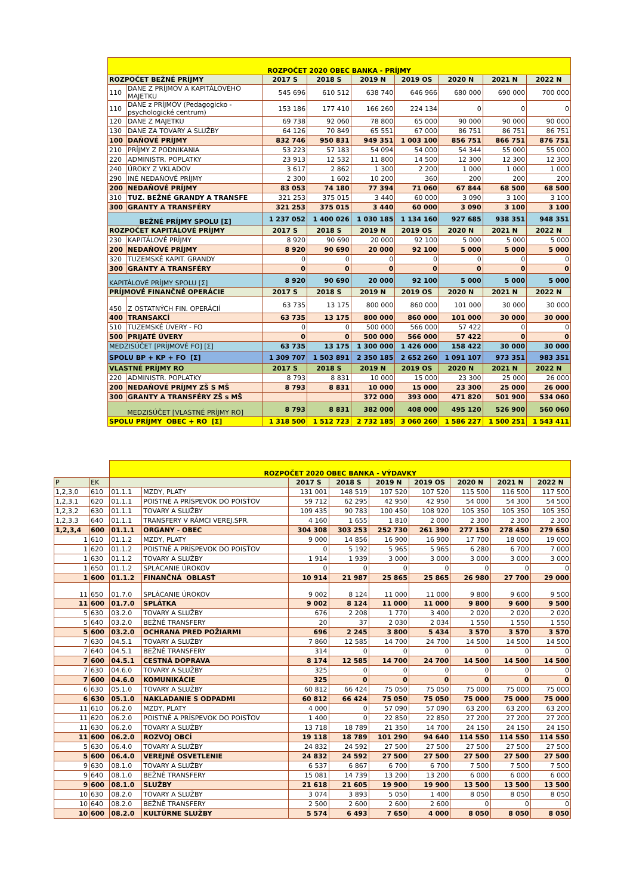| ROZPOČET 2020 OBEC BANKA - PRÍJMY | | | | | | | | |
| ROZPOČET BEŽNÉ PRÍJMY | | 2017 S | 2018 S | 2019 N | 2019 OS | 2020 N | 2021 N | 2022 N |
| 110 | DANE Z PRÍJMOV A KAPITÁLOVÉHO MAJETKU | 545 696 | 610 512 | 638 740 | 646 966 | 680 000 | 690 000 | 700 000 |
| 110 | DANE z PRÍJMOV (Pedagogicko - psychologické centrum) | 153 186 | 177 410 | 166 260 | 224 134 | 0 | 0 | 0 |
| 120 | DANE Z MAJETKU | 69 738 | 92 060 | 78 800 | 65 000 | 90 000 | 90 000 | 90 000 |
| 130 | DANE ZA TOVARY A SLUŽBY | 64 126 | 70 849 | 65 551 | 67 000 | 86 751 | 86 751 | 86 751 |
| 100 | DAŇOVÉ PRÍJMY | 832 746 | 950 831 | 949 351 | 1 003 100 | 856 751 | 866 751 | 876 751 |
| 210 | PRÍJMY Z PODNIKANIA | 53 223 | 57 183 | 54 094 | 54 000 | 54 344 | 55 000 | 55 000 |
| 220 | ADMINISTR. POPLATKY | 23 913 | 12 532 | 11 800 | 14 500 | 12 300 | 12 300 | 12 300 |
| 240 | ÚROKY Z VKLADOV | 3 617 | 2 862 | 1 300 | 2 200 | 1 000 | 1 000 | 1 000 |
| 290 | INÉ NEDAŇOVÉ PRÍJMY | 2 300 | 1 602 | 10 200 | 360 | 200 | 200 | 200 |
| 200 | NEDAŇOVÉ PRÍJMY | 83 053 | 74 180 | 77 394 | 71 060 | 67 844 | 68 500 | 68 500 |
| 310 | TUZ. BEŽNÉ GRANDY A TRANSFE | 321 253 | 375 015 | 3 440 | 60 000 | 3 090 | 3 100 | 3 100 |
| 300 | GRANTY A TRANSFÉRY | 321 253 | 375 015 | 3 440 | 60 000 | 3 090 | 3 100 | 3 100 |
| BEŽNÉ PRÍJMY SPOLU [Σ] | | 1 237 052 | 1 400 026 | 1 030 185 | 1 134 160 | 927 685 | 938 351 | 948 351 |
| ROZPOČET KAPITÁLOVÉ PRÍJMY | | 2017 S | 2018 S | 2019 N | 2019 OS | 2020 N | 2021 N | 2022 N |
| 230 | KAPITÁLOVÉ PRÍJMY | 8 920 | 90 690 | 20 000 | 92 100 | 5 000 | 5 000 | 5 000 |
| 200 | NEDAŇOVÉ PRÍJMY | 8 920 | 90 690 | 20 000 | 92 100 | 5 000 | 5 000 | 5 000 |
| 320 | TUZEMSKÉ KAPIT. GRANDY | 0 | 0 | 0 | 0 | 0 | 0 | 0 |
| 300 | GRANTY A TRANSFÉRY | 0 | 0 | 0 | 0 | 0 | 0 | 0 |
| KAPITÁLOVÉ PRÍJMY SPOLU [Σ] | | 8 920 | 90 690 | 20 000 | 92 100 | 5 000 | 5 000 | 5 000 |
| PRÍJMOVÉ FINANČNÉ OPERÁCIE | | 2017 S | 2018 S | 2019 N | 2019 OS | 2020 N | 2021 N | 2022 N |
| 450 | Z OSTATNÝCH FIN. OPERÁCIÍ | 63 735 | 13 175 | 800 000 | 860 000 | 101 000 | 30 000 | 30 000 |
| 400 | TRANSAKCÍ | 63 735 | 13 175 | 800 000 | 860 000 | 101 000 | 30 000 | 30 000 |
| 510 | TUZEMSKÉ ÚVERY - FO | 0 | 0 | 500 000 | 566 000 | 57 422 | 0 | 0 |
| 500 | PRIJATÉ ÚVERY | 0 | 0 | 500 000 | 566 000 | 57 422 | 0 | 0 |
| MEDZISÚČET [PRÍJMOVÉ FO] [Σ] | | 63 735 | 13 175 | 1 300 000 | 1 426 000 | 158 422 | 30 000 | 30 000 |
| SPOLU BP + KP + FO [Σ] | | 1 309 707 | 1 503 891 | 2 350 185 | 2 652 260 | 1 091 107 | 973 351 | 983 351 |
| VLASTNÉ PRÍJMY RO | | 2017 S | 2018 S | 2019 N | 2019 OS | 2020 N | 2021 N | 2022 N |
| 220 | ADMINISTR. POPLATKY | 8 793 | 8 831 | 10 000 | 15 000 | 23 300 | 25 000 | 26 000 |
| 200 | NEDAŇOVÉ PRÍJMY ZŠ S MŠ | 8 793 | 8 831 | 10 000 | 15 000 | 23 300 | 25 000 | 26 000 |
| 300 | GRANTY A TRANSFÉRY ZŠ s MŠ | | | 372 000 | 393 000 | 471 820 | 501 900 | 534 060 |
| MEDZISÚČET [VLASTNÉ PRÍJMY RO] | | 8 793 | 8 831 | 382 000 | 408 000 | 495 120 | 526 900 | 560 060 |
| SPOLU PRÍJMY OBEC + RO [Σ] | | 1 318 500 | 1 512 723 | 2 732 185 | 3 060 260 | 1 586 227 | 1 500 251 | 1 543 411 |
| | | ROZPOČET 2020 OBEC BANKA - VÝDAVKY | | | | | | | | |
| P | EK | | | 2017 S | 2018 S | 2019 N | 2019 OS | 2020 N | 2021 N | 2022 N |
| 1,2,3,0 | 610 | 01.1.1 | MZDY, PLATY | 131 001 | 148 519 | 107 520 | 107 520 | 115 500 | 116 500 | 117 500 |
| 1,2,3,1 | 620 | 01.1.1 | POISTNÉ A PRÍSPEVOK DO POISŤOV | 59 712 | 62 295 | 42 950 | 42 950 | 54 000 | 54 300 | 54 500 |
| 1,2,3,2 | 630 | 01.1.1 | TOVARY A SLUŽBY | 109 435 | 90 783 | 100 450 | 108 920 | 105 350 | 105 350 | 105 350 |
| 1,2,3,3 | 640 | 01.1.1 | TRANSFERY V RÁMCI VEREJ.SPR. | 4 160 | 1 655 | 1 810 | 2 000 | 2 300 | 2 300 | 2 300 |
| 1,2,3,4 | 600 | 01.1.1 | ORGANY - OBEC | 304 308 | 303 253 | 252 730 | 261 390 | 277 150 | 278 450 | 279 650 |
| 1 | 610 | 01.1.2 | MZDY, PLATY | 9 000 | 14 856 | 16 900 | 16 900 | 17 700 | 18 000 | 19 000 |
| 1 | 620 | 01.1.2 | POISTNÉ A PRÍSPEVOK DO POISŤOV | 0 | 5 192 | 5 965 | 5 965 | 6 280 | 6 700 | 7 000 |
| 1 | 630 | 01.1.2 | TOVARY A SLUŽBY | 1 914 | 1 939 | 3 000 | 3 000 | 3 000 | 3 000 | 3 000 |
| 1 | 650 | 01.1.2 | SPLÁCANIE ÚROKOV | 0 | 0 | 0 | 0 | 0 | 0 | 0 |
| 1 | 600 | 01.1.2 | FINANČNÁ OBLASŤ | 10 914 | 21 987 | 25 865 | 25 865 | 26 980 | 27 700 | 29 000 |
| 11 | 650 | 01.7.0 | SPLÁCANIE ÚROKOV | 9 002 | 8 124 | 11 000 | 11 000 | 9 800 | 9 600 | 9 500 |
| 11 | 600 | 01.7.0 | SPLÁTKA | 9 002 | 8 124 | 11 000 | 11 000 | 9 800 | 9 600 | 9 500 |
| 5 | 630 | 03.2.0 | TOVARY A SLUŽBY | 676 | 2 208 | 1 770 | 3 400 | 2 020 | 2 020 | 2 020 |
| 5 | 640 | 03.2.0 | BEŽNÉ TRANSFERY | 20 | 37 | 2 030 | 2 034 | 1 550 | 1 550 | 1 550 |
| 5 | 600 | 03.2.0 | OCHRANA PRED POŽIARMI | 696 | 2 245 | 3 800 | 5 434 | 3 570 | 3 570 | 3 570 |
| 7 | 630 | 04.5.1 | TOVARY A SLUŽBY | 7 860 | 12 585 | 14 700 | 24 700 | 14 500 | 14 500 | 14 500 |
| 7 | 640 | 04.5.1 | BEŽNÉ TRANSFERY | 314 | 0 | 0 | 0 | 0 | 0 | 0 |
| 7 | 600 | 04.5.1 | CESTNÁ DOPRAVA | 8 174 | 12 585 | 14 700 | 24 700 | 14 500 | 14 500 | 14 500 |
| 7 | 630 | 04.6.0 | TOVARY A SLUŽBY | 325 | 0 | 0 | 0 | 0 | 0 | 0 |
| 7 | 600 | 04.6.0 | KOMUNIKÁCIE | 325 | 0 | 0 | 0 | 0 | 0 | 0 |
| 6 | 630 | 05.1.0 | TOVARY A SLUŽBY | 60 812 | 66 424 | 75 050 | 75 050 | 75 000 | 75 000 | 75 000 |
| 6 | 630 | 05.1.0 | NAKLADANIE S ODPADMI | 60 812 | 66 424 | 75 050 | 75 050 | 75 000 | 75 000 | 75 000 |
| 11 | 610 | 06.2.0 | MZDY, PLATY | 4 000 | 0 | 57 090 | 57 090 | 63 200 | 63 200 | 63 200 |
| 11 | 620 | 06.2.0 | POISTNÉ A PRÍSPEVOK DO POISŤOV | 1 400 | 0 | 22 850 | 22 850 | 27 200 | 27 200 | 27 200 |
| 11 | 630 | 06.2.0 | TOVARY A SLUŽBY | 13 718 | 18 789 | 21 350 | 14 700 | 24 150 | 24 150 | 24 150 |
| 11 | 600 | 06.2.0 | ROZVOJ OBCÍ | 19 118 | 18 789 | 101 290 | 94 640 | 114 550 | 114 550 | 114 550 |
| 5 | 630 | 06.4.0 | TOVARY A SLUŽBY | 24 832 | 24 592 | 27 500 | 27 500 | 27 500 | 27 500 | 27 500 |
| 5 | 600 | 06.4.0 | VEREJNÉ OSVETLENIE | 24 832 | 24 592 | 27 500 | 27 500 | 27 500 | 27 500 | 27 500 |
| 9 | 630 | 08.1.0 | TOVARY A SLUŽBY | 6 537 | 6 867 | 6 700 | 6 700 | 7 500 | 7 500 | 7 500 |
| 9 | 640 | 08.1.0 | BEŽNÉ TRANSFERY | 15 081 | 14 739 | 13 200 | 13 200 | 6 000 | 6 000 | 6 000 |
| 9 | 600 | 08.1.0 | SLUŽBY | 21 618 | 21 605 | 19 900 | 19 900 | 13 500 | 13 500 | 13 500 |
| 10 | 630 | 08.2.0 | TOVARY A SLUŽBY | 3 074 | 3 893 | 5 050 | 1 400 | 8 050 | 8 050 | 8 050 |
| 10 | 640 | 08.2.0 | BEŽNÉ TRANSFERY | 2 500 | 2 600 | 2 600 | 2 600 | 0 | 0 | 0 |
| 10 | 600 | 08.2.0 | KULTÚRNE SLUŽBY | 5 574 | 6 493 | 7 650 | 4 000 | 8 050 | 8 050 | 8 050 |